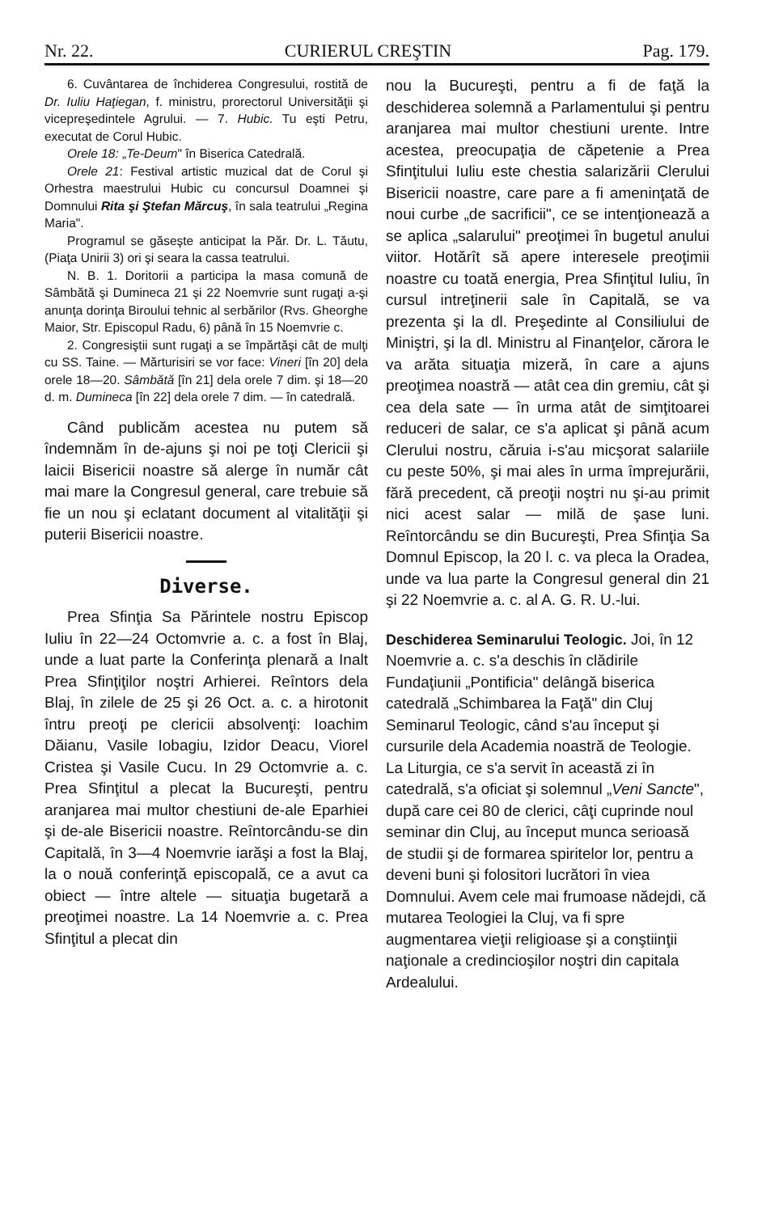Nr. 22. CURIERUL CREŞTIN Pag. 179.
6. Cuvântarea de închiderea Congresului, rostită de Dr. Iuliu Haţiegan, f. ministru, prorectorul Universităţii şi vicepreşedintele Agrului. — 7. Hubic. Tu eşti Petru, executat de Corul Hubic.
Orele 18: „Te-Deum" în Biserica Catedrală.
Orele 21: Festival artistic muzical dat de Corul şi Orhestra maestrului Hubic cu concursul Doamnei şi Domnului Rita şi Ştefan Mărcuş, în sala teatrului „Regina Maria".
Programul se găseşte anticipat la Păr. Dr. L. Tăutu, (Piaţa Unirii 3) ori şi seara la cassa teatrului.
N. B. 1. Doritorii a participa la masa comună de Sâmbătă şi Dumineca 21 şi 22 Noemvrie sunt rugaţi a-şi anunţa dorinţa Biroului tehnic al serbărilor (Rvs. Gheorghe Maior, Str. Episcopul Radu, 6) până în 15 Noemvrie c.
2. Congresiştii sunt rugaţi a se împărtăşi cât de mulţi cu SS. Taine. — Mărturisiri se vor face: Vineri [în 20] dela orele 18—20. Sâmbătă [în 21] dela orele 7 dim. şi 18—20 d. m. Dumineca [în 22] dela orele 7 dim. — în catedrală.
Când publicăm acestea nu putem să îndemnăm în de-ajuns şi noi pe toţi Clericii şi laicii Bisericii noastre să alerge în număr cât mai mare la Congresul general, care trebuie să fie un nou şi eclatant document al vitalităţii şi puterii Bisericii noastre.
Diverse.
Prea Sfinţia Sa Părintele nostru Episcop Iuliu în 22—24 Octomvrie a. c. a fost în Blaj, unde a luat parte la Conferinţa plenară a Inalt Prea Sfinţiţilor noştri Arhierei. Reîntors dela Blaj, în zilele de 25 şi 26 Oct. a. c. a hirotonit întru preoţi pe clericii absolvenţi: Ioachim Dăianu, Vasile Iobagiu, Izidor Deacu, Viorel Cristea şi Vasile Cucu. In 29 Octomvrie a. c. Prea Sfinţitul a plecat la Bucureşti, pentru aranjarea mai multor chestiuni de-ale Eparhiei şi de-ale Bisericii noastre. Reîntorcându-se din Capitală, în 3—4 Noemvrie iarăşi a fost la Blaj, la o nouă conferinţă episcopală, ce a avut ca obiect — între altele — situaţia bugetară a preoţimei noastre. La 14 Noemvrie a. c. Prea Sfinţitul a plecat din
nou la Bucureşti, pentru a fi de faţă la deschiderea solemnă a Parlamentului şi pentru aranjarea mai multor chestiuni urente. Intre acestea, preocupaţia de căpetenie a Prea Sfinţitului Iuliu este chestia salarizării Clerului Bisericii noastre, care pare a fi ameninţată de noui curbe „de sacrificii", ce se intenţionează a se aplica „salarului" preoţimei în bugetul anului viitor. Hotărît să apere interesele preoţimii noastre cu toată energia, Prea Sfinţitul Iuliu, în cursul intreţinerii sale în Capitală, se va prezenta şi la dl. Preşedinte al Consiliului de Miniştri, şi la dl. Ministru al Finanţelor, cărora le va arăta situaţia mizeră, în care a ajuns preoţimea noastră — atât cea din gremiu, cât şi cea dela sate — în urma atât de simţitoarei reduceri de salar, ce s'a aplicat şi până acum Clerului nostru, căruia i-s'au micşorat salariile cu peste 50%, şi mai ales în urma împrejurării, fără precedent, că preoţii noştri nu şi-au primit nici acest salar — milă de şase luni. Reîntorcându se din Bucureşti, Prea Sfinţia Sa Domnul Episcop, la 20 l. c. va pleca la Oradea, unde va lua parte la Congresul general din 21 şi 22 Noemvrie a. c. al A. G. R. U.-lui.
Deschiderea Seminarului Teologic.
Joi, în 12 Noemvrie a. c. s'a deschis în clădirile Fundaţiunii „Pontificia" delângă biserica catedrală „Schimbarea la Faţă" din Cluj Seminarul Teologic, când s'au început şi cursurile dela Academia noastră de Teologie. La Liturgia, ce s'a servit în această zi în catedrală, s'a oficiat şi solemnul „Veni Sancte", după care cei 80 de clerici, câţi cuprinde noul seminar din Cluj, au început munca serioasă de studii şi de formarea spiritelor lor, pentru a deveni buni şi folositori lucrători în viea Domnului. Avem cele mai frumoase nădejdi, că mutarea Teologiei la Cluj, va fi spre augmentarea vieţii religioase şi a conştiinţii naţionale a credincioşilor noştri din capitala Ardealului.